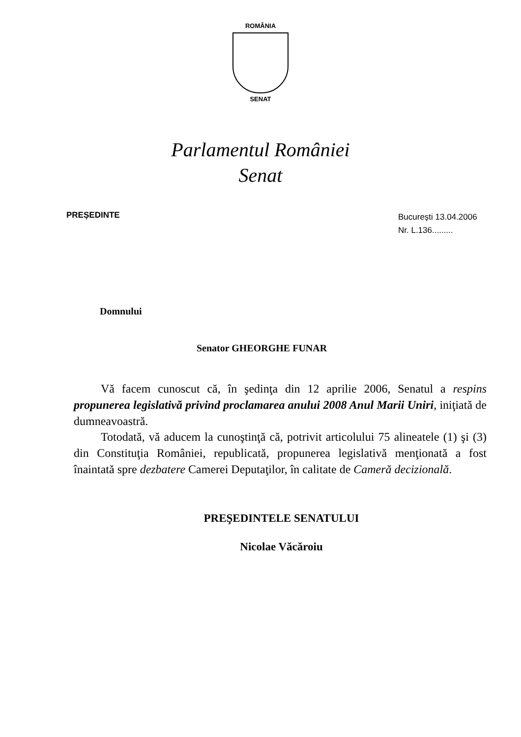ROMÂNIA
SENAT
Parlamentul României
Senat
PREȘEDINTE
București 13.04.2006
Nr. L.136.........
Domnului
Senator GHEORGHE FUNAR
Vă facem cunoscut că, în şedinţa din 12 aprilie 2006, Senatul a respins propunerea legislativă privind proclamarea anului 2008 Anul Marii Uniri, iniţiată de dumneavoastră.
Totodată, vă aducem la cunoştinţă că, potrivit articolului 75 alineatele (1) şi (3) din Constituţia României, republicată, propunerea legislativă menţionată a fost înaintată spre dezbatere Camerei Deputaţilor, în calitate de Cameră decizională.
PREŞEDINTELE SENATULUI
Nicolae Văcăroiu